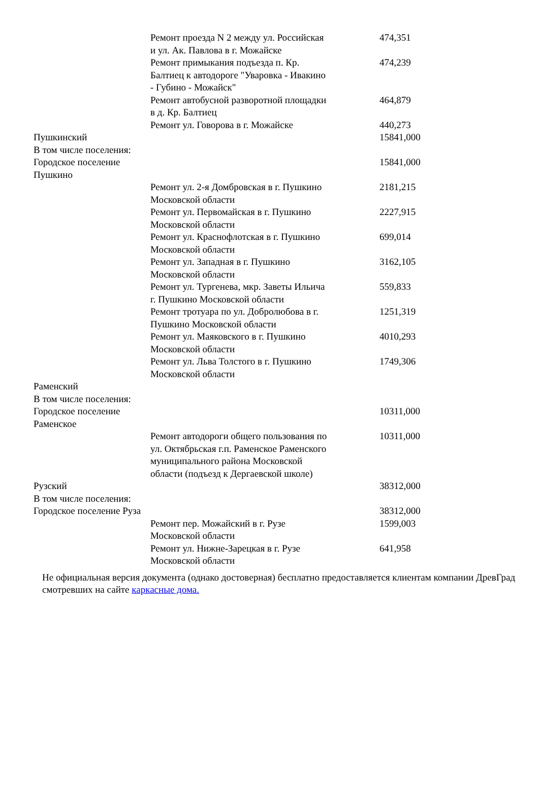| | Ремонт проезда N 2 между ул. Российская и ул. Ак. Павлова в г. Можайске | 474,351 |
| | Ремонт примыкания подъезда п. Кр. Балтиец к автодороге "Уваровка - Ивакино - Губино - Можайск" | 474,239 |
| | Ремонт автобусной разворотной площадки в д. Кр. Балтиец | 464,879 |
| | Ремонт ул. Говорова в г. Можайске | 440,273 |
| Пушкинский | | 15841,000 |
| В том числе поселения: | | |
| Городское поселение Пушкино | | 15841,000 |
| | Ремонт ул. 2-я Домбровская в г. Пушкино Московской области | 2181,215 |
| | Ремонт ул. Первомайская в г. Пушкино Московской области | 2227,915 |
| | Ремонт ул. Краснофлотская в г. Пушкино Московской области | 699,014 |
| | Ремонт ул. Западная в г. Пушкино Московской области | 3162,105 |
| | Ремонт ул. Тургенева, мкр. Заветы Ильича г. Пушкино Московской области | 559,833 |
| | Ремонт тротуара по ул. Добролюбова в г. Пушкино Московской области | 1251,319 |
| | Ремонт ул. Маяковского в г. Пушкино Московской области | 4010,293 |
| | Ремонт ул. Льва Толстого в г. Пушкино Московской области | 1749,306 |
| Раменский | | |
| В том числе поселения: | | |
| Городское поселение Раменское | | 10311,000 |
| | Ремонт автодороги общего пользования по ул. Октябрьская г.п. Раменское Раменского муниципального района Московской области (подъезд к Дергаевской школе) | 10311,000 |
| Рузский | | 38312,000 |
| В том числе поселения: | | |
| Городское поселение Руза | | 38312,000 |
| | Ремонт пер. Можайский в г. Рузе Московской области | 1599,003 |
| | Ремонт ул. Нижне-Зарецкая в г. Рузе Московской области | 641,958 |
Не официальная версия документа (однако достоверная) бесплатно предоставляется клиентам компании ДревГрад смотревших на сайте каркасные дома.